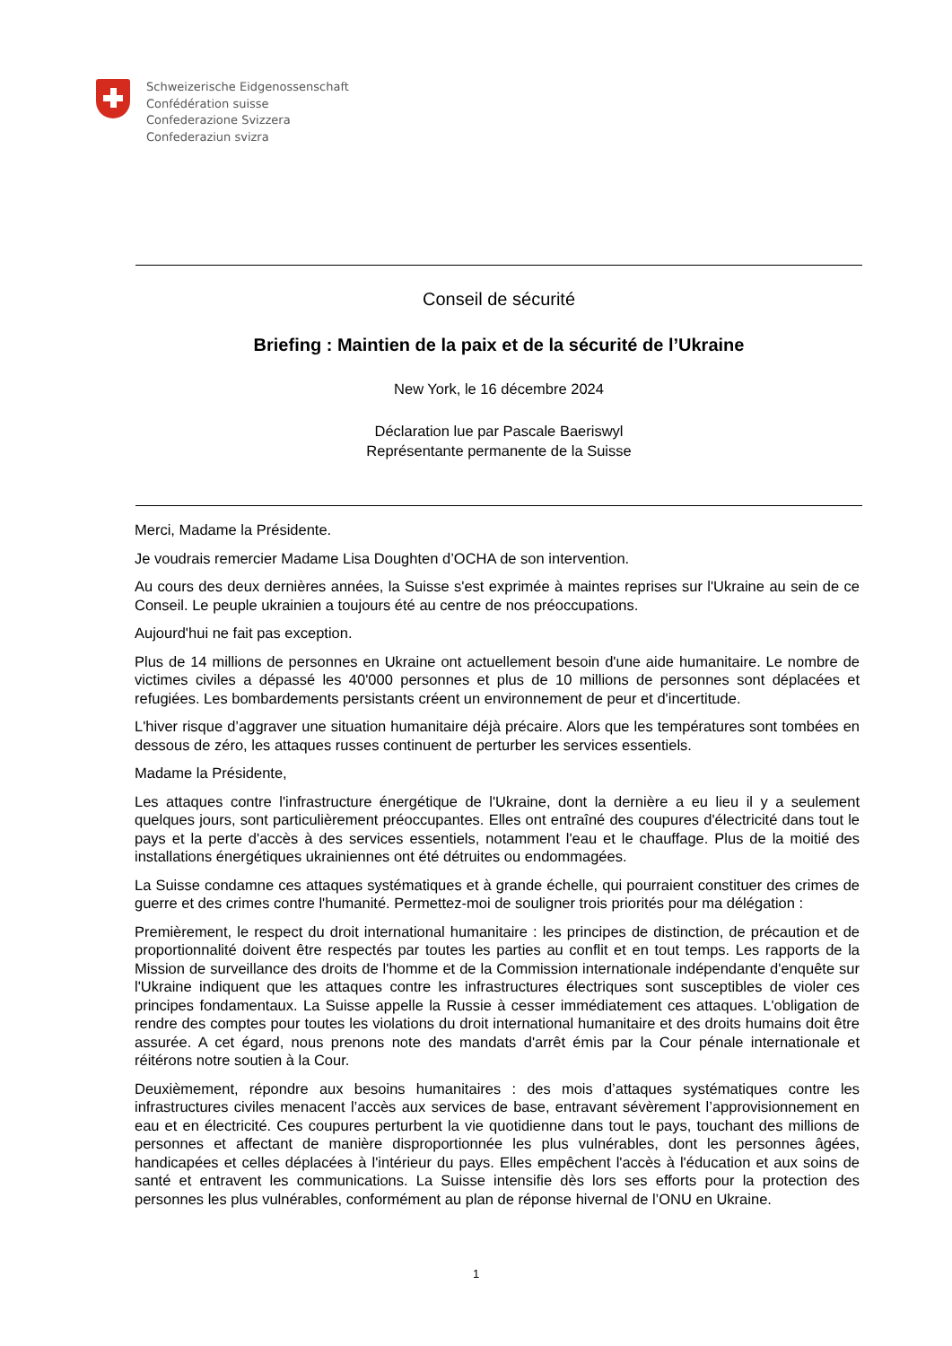Schweizerische Eidgenossenschaft
Confédération suisse
Confederazione Svizzera
Confederaziun svizra
Conseil de sécurité
Briefing : Maintien de la paix et de la sécurité de l’Ukraine
New York, le 16 décembre 2024
Déclaration lue par Pascale Baeriswyl
Représentante permanente de la Suisse
Merci, Madame la Présidente.
Je voudrais remercier Madame Lisa Doughten d’OCHA de son intervention.
Au cours des deux dernières années, la Suisse s'est exprimée à maintes reprises sur l'Ukraine au sein de ce Conseil. Le peuple ukrainien a toujours été au centre de nos préoccupations.
Aujourd'hui ne fait pas exception.
Plus de 14 millions de personnes en Ukraine ont actuellement besoin d'une aide humanitaire. Le nombre de victimes civiles a dépassé les 40'000 personnes et plus de 10 millions de personnes sont déplacées et refugiées. Les bombardements persistants créent un environnement de peur et d'incertitude.
L'hiver risque d’aggraver une situation humanitaire déjà précaire. Alors que les températures sont tombées en dessous de zéro, les attaques russes continuent de perturber les services essentiels.
Madame la Présidente,
Les attaques contre l'infrastructure énergétique de l'Ukraine, dont la dernière a eu lieu il y a seulement quelques jours, sont particulièrement préoccupantes. Elles ont entraîné des coupures d'électricité dans tout le pays et la perte d'accès à des services essentiels, notamment l'eau et le chauffage. Plus de la moitié des installations énergétiques ukrainiennes ont été détruites ou endommagées.
La Suisse condamne ces attaques systématiques et à grande échelle, qui pourraient constituer des crimes de guerre et des crimes contre l'humanité. Permettez-moi de souligner trois priorités pour ma délégation :
Premièrement, le respect du droit international humanitaire : les principes de distinction, de précaution et de proportionnalité doivent être respectés par toutes les parties au conflit et en tout temps. Les rapports de la Mission de surveillance des droits de l'homme et de la Commission internationale indépendante d'enquête sur l'Ukraine indiquent que les attaques contre les infrastructures électriques sont susceptibles de violer ces principes fondamentaux. La Suisse appelle la Russie à cesser immédiatement ces attaques. L'obligation de rendre des comptes pour toutes les violations du droit international humanitaire et des droits humains doit être assurée. A cet égard, nous prenons note des mandats d'arrêt émis par la Cour pénale internationale et réitérons notre soutien à la Cour.
Deuxièmement, répondre aux besoins humanitaires : des mois d’attaques systématiques contre les infrastructures civiles menacent l’accès aux services de base, entravant sévèrement l’approvisionnement en eau et en électricité. Ces coupures perturbent la vie quotidienne dans tout le pays, touchant des millions de personnes et affectant de manière disproportionnée les plus vulnérables, dont les personnes âgées, handicapées et celles déplacées à l'intérieur du pays. Elles empêchent l'accès à l'éducation et aux soins de santé et entravent les communications. La Suisse intensifie dès lors ses efforts pour la protection des personnes les plus vulnérables, conformément au plan de réponse hivernal de l’ONU en Ukraine.
1